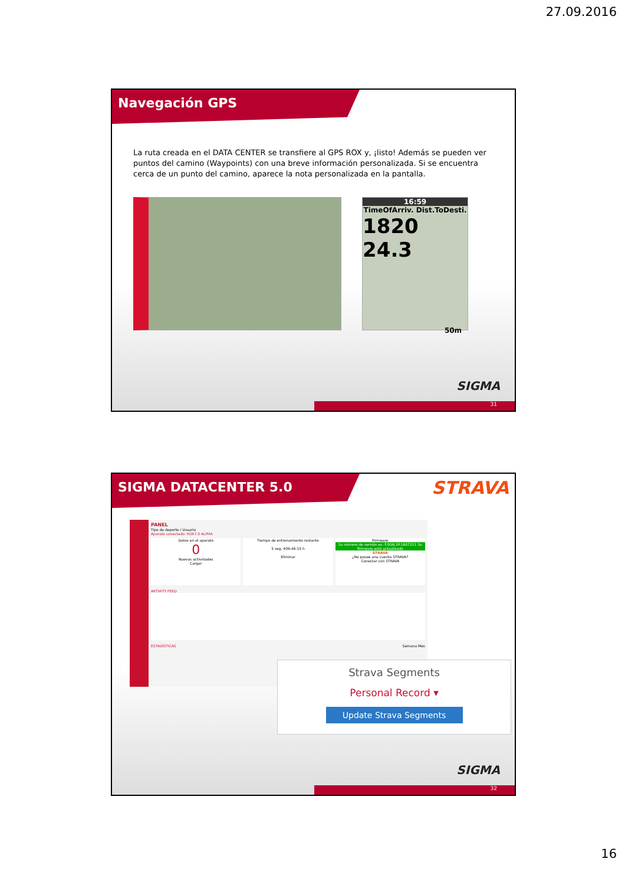27.09.2016
Navegación GPS
La ruta creada en el DATA CENTER se transfiere al GPS ROX y, ¡listo! Además se pueden ver puntos del camino (Waypoints) con una breve información personalizada. Si se encuentra cerca de un punto del camino, aparece la nota personalizada en la pantalla.
16:59
TimeOfArriv. Dist.ToDesti.
1820 24.3
50m
SIGMA
31
SIGMA DATACENTER 5.0
STRAVA
PANEL
Tipo de deporte / Usuario
Aparato conectado: ROX7.0 ALPHA
Datos en el aparato
0
Nuevas actividades
Cargar
Tiempo de entrenamiento restante
5 seg. 409:46:15 h
Eliminar
Firmware
Su número de versión es: F.0GB.2P.1607211 Su firmware está actualizado
STRAVA
¿No posee una cuenta STRAVA?
Conectar con STRAVA
AKTIVITY FEED
ESTADÍSTICAS Semana Mes
Strava Segments
Personal Record ▾
Update Strava Segments
SIGMA
32
16